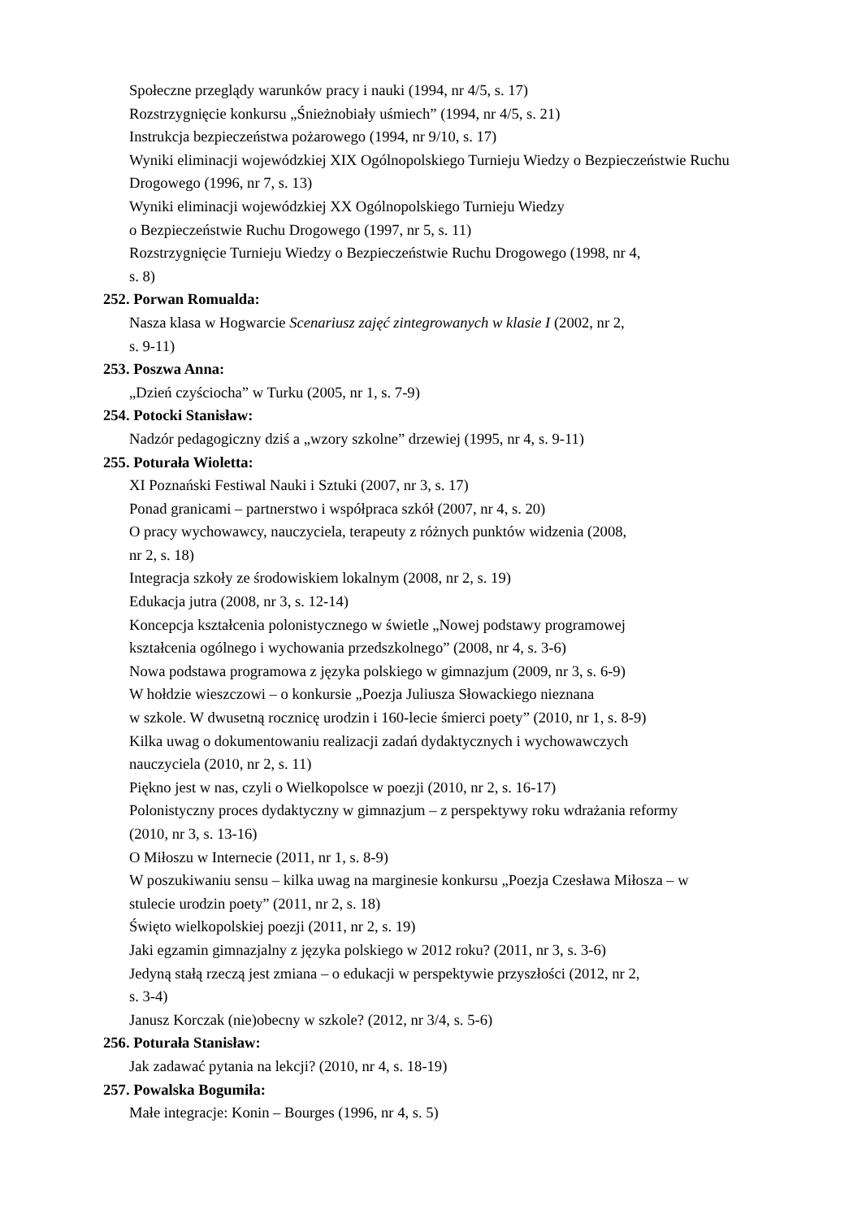Społeczne przeglądy warunków pracy i nauki (1994, nr 4/5, s. 17)
Rozstrzygnięcie konkursu „Śnieżnobiały uśmiech” (1994, nr 4/5, s. 21)
Instrukcja bezpieczeństwa pożarowego (1994, nr 9/10, s. 17)
Wyniki eliminacji wojewódzkiej XIX Ogólnopolskiego Turnieju Wiedzy o Bezpieczeństwie Ruchu Drogowego (1996, nr 7, s. 13)
Wyniki eliminacji wojewódzkiej XX Ogólnopolskiego Turnieju Wiedzy
o Bezpieczeństwie Ruchu Drogowego (1997, nr 5, s. 11)
Rozstrzygnięcie Turnieju Wiedzy o Bezpieczeństwie Ruchu Drogowego (1998, nr 4,
s. 8)
252. Porwan Romualda:
Nasza klasa w Hogwarcie Scenariusz zajęć zintegrowanych w klasie I (2002, nr 2,
s. 9-11)
253. Poszwa Anna:
„Dzień czyściocha” w Turku (2005, nr 1, s. 7-9)
254. Potocki Stanisław:
Nadzór pedagogiczny dziś a „wzory szkolne” drzewiej (1995, nr 4, s. 9-11)
255. Poturała Wioletta:
XI Poznański Festiwal Nauki i Sztuki (2007, nr 3, s. 17)
Ponad granicami – partnerstwo i współpraca szkół (2007, nr 4, s. 20)
O pracy wychowawcy, nauczyciela, terapeuty z różnych punktów widzenia (2008,
nr 2, s. 18)
Integracja szkoły ze środowiskiem lokalnym (2008, nr 2, s. 19)
Edukacja jutra (2008, nr 3, s. 12-14)
Koncepcja kształcenia polonistycznego w świetle „Nowej podstawy programowej
kształcenia ogólnego i wychowania przedszkolnego” (2008, nr 4, s. 3-6)
Nowa podstawa programowa z języka polskiego w gimnazjum (2009, nr 3, s. 6-9)
W hołdzie wieszczowi – o konkursie „Poezja Juliusza Słowackiego nieznana
w szkole. W dwusetną rocznicę urodzin i 160-lecie śmierci poety” (2010, nr 1, s. 8-9)
Kilka uwag o dokumentowaniu realizacji zadań dydaktycznych i wychowawczych
nauczyciela (2010, nr 2, s. 11)
Piękno jest w nas, czyli o Wielkopolsce w poezji (2010, nr 2, s. 16-17)
Polonistyczny proces dydaktyczny w gimnazjum – z perspektywy roku wdrażania reformy
(2010, nr 3, s. 13-16)
O Miłoszu w Internecie (2011, nr 1, s. 8-9)
W poszukiwaniu sensu – kilka uwag na marginesie konkursu „Poezja Czesława Miłosza – w
stulecie urodzin poety” (2011, nr 2, s. 18)
Święto wielkopolskiej poezji (2011, nr 2, s. 19)
Jaki egzamin gimnazjalny z języka polskiego w 2012 roku? (2011, nr 3, s. 3-6)
Jedyną stałą rzeczą jest zmiana – o edukacji w perspektywie przyszłości (2012, nr 2,
s. 3-4)
Janusz Korczak (nie)obecny w szkole? (2012, nr 3/4, s. 5-6)
256. Poturała Stanisław:
Jak zadawać pytania na lekcji? (2010, nr 4, s. 18-19)
257. Powalska Bogumiła:
Małe integracje: Konin – Bourges (1996, nr 4, s. 5)